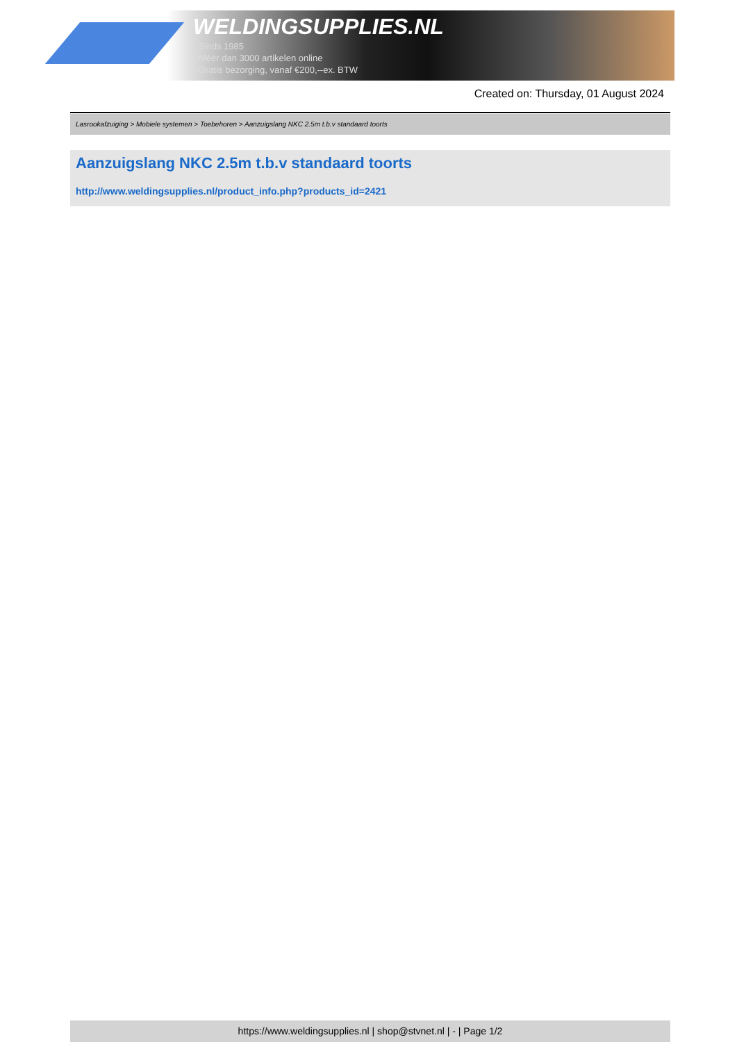WELDINGSUPPLIES.NL
- Sinds 1985
- Méér dan 3000 artikelen online
- Gratis bezorging, vanaf €200,--ex. BTW
Created on: Thursday, 01 August 2024
Lasrookafzuiging > Mobiele systemen > Toebehoren > Aanzuigslang NKC 2.5m t.b.v standaard toorts
Aanzuigslang NKC 2.5m t.b.v standaard toorts
http://www.weldingsupplies.nl/product_info.php?products_id=2421
https://www.weldingsupplies.nl | shop@stvnet.nl | - | Page 1/2